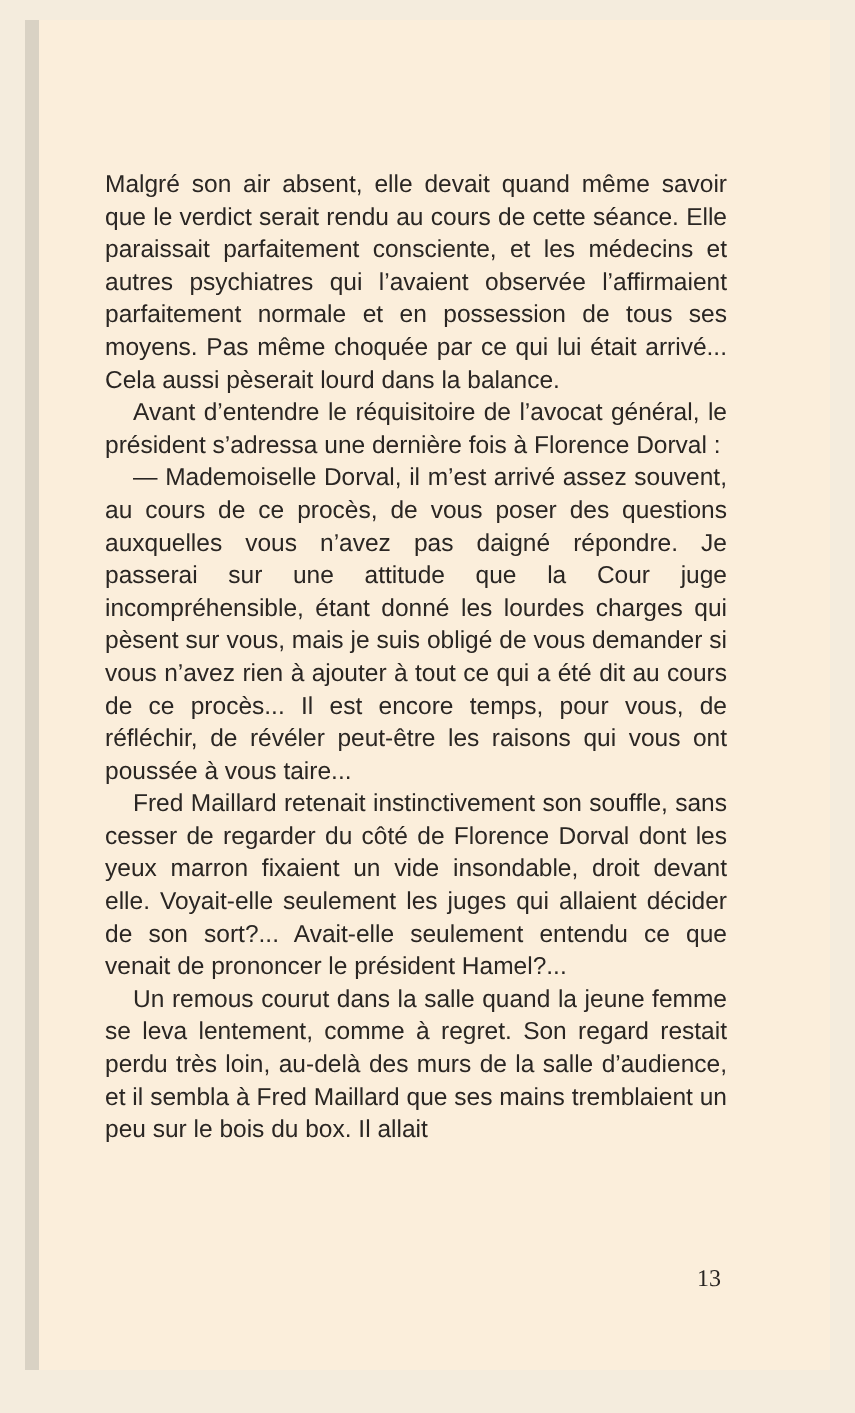Malgré son air absent, elle devait quand même savoir que le verdict serait rendu au cours de cette séance. Elle paraissait parfaitement consciente, et les médecins et autres psychiatres qui l’avaient observée l’affirmaient parfaitement normale et en possession de tous ses moyens. Pas même choquée par ce qui lui était arrivé... Cela aussi pèserait lourd dans la balance.
Avant d’entendre le réquisitoire de l’avocat général, le président s’adressa une dernière fois à Florence Dorval :
— Mademoiselle Dorval, il m’est arrivé assez souvent, au cours de ce procès, de vous poser des questions auxquelles vous n’avez pas daigné répondre. Je passerai sur une attitude que la Cour juge incompréhensible, étant donné les lourdes charges qui pèsent sur vous, mais je suis obligé de vous demander si vous n’avez rien à ajouter à tout ce qui a été dit au cours de ce procès... Il est encore temps, pour vous, de réfléchir, de révéler peut-être les raisons qui vous ont poussée à vous taire...
Fred Maillard retenait instinctivement son souffle, sans cesser de regarder du côté de Florence Dorval dont les yeux marron fixaient un vide insondable, droit devant elle. Voyait-elle seulement les juges qui allaient décider de son sort?... Avait-elle seulement entendu ce que venait de prononcer le président Hamel?...
Un remous courut dans la salle quand la jeune femme se leva lentement, comme à regret. Son regard restait perdu très loin, au-delà des murs de la salle d’audience, et il sembla à Fred Maillard que ses mains tremblaient un peu sur le bois du box. Il allait
13